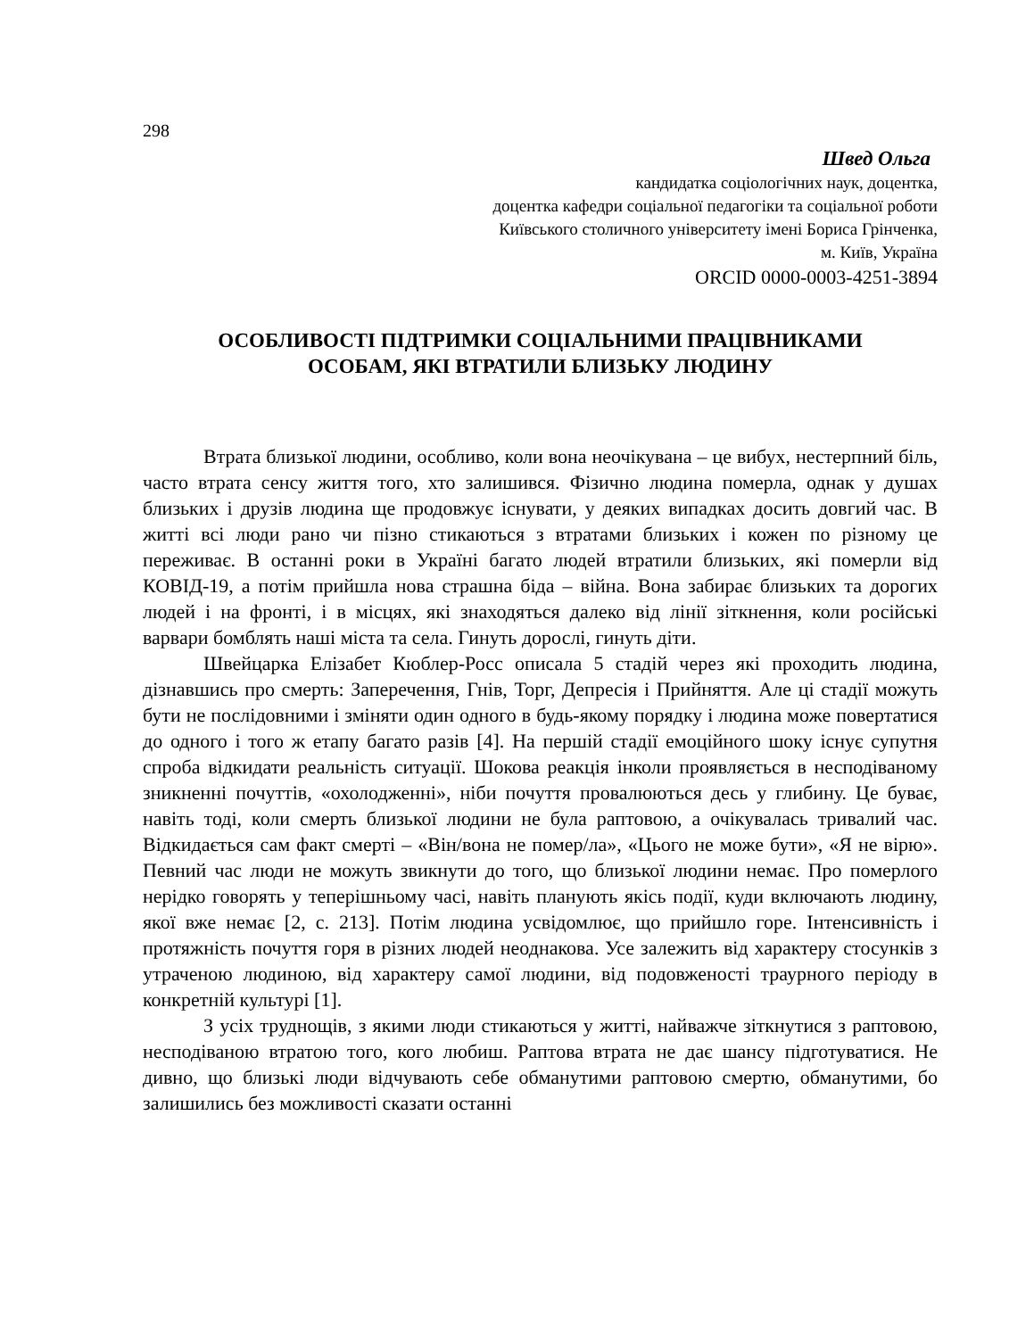298
Швед Ольга
кандидатка соціологічних наук, доцентка,
доцентка кафедри соціальної педагогіки та соціальної роботи
Київського столичного університету імені Бориса Грінченка,
м. Київ, Україна
ORCID 0000-0003-4251-3894
ОСОБЛИВОСТІ ПІДТРИМКИ СОЦІАЛЬНИМИ ПРАЦІВНИКАМИ
ОСОБАМ, ЯКІ ВТРАТИЛИ БЛИЗЬКУ ЛЮДИНУ
Втрата близької людини, особливо, коли вона неочікувана – це вибух, нестерпний біль, часто втрата сенсу життя того, хто залишився. Фізично людина померла, однак у душах близьких і друзів людина ще продовжує існувати, у деяких випадках досить довгий час. В житті всі люди рано чи пізно стикаються з втратами близьких і кожен по різному це переживає. В останні роки в Україні багато людей втратили близьких, які померли від КОВІД-19, а потім прийшла нова страшна біда – війна. Вона забирає близьких та дорогих людей і на фронті, і в місцях, які знаходяться далеко від лінії зіткнення, коли російські варвари бомблять наші міста та села. Гинуть дорослі, гинуть діти.
Швейцарка Елізабет Кюблер-Росс описала 5 стадій через які проходить людина, дізнавшись про смерть: Заперечення, Гнів, Торг, Депресія і Прийняття. Але ці стадії можуть бути не послідовними і зміняти один одного в будь-якому порядку і людина може повертатися до одного і того ж етапу багато разів [4]. На першій стадії емоційного шоку існує супутня спроба відкидати реальність ситуації. Шокова реакція інколи проявляється в несподіваному зникненні почуттів, «охолодженні», ніби почуття провалюються десь у глибину. Це буває, навіть тоді, коли смерть близької людини не була раптовою, а очікувалась тривалий час. Відкидається сам факт смерті – «Він/вона не помер/ла», «Цього не може бути», «Я не вірю». Певний час люди не можуть звикнути до того, що близької людини немає. Про померлого нерідко говорять у теперішньому часі, навіть планують якісь події, куди включають людину, якої вже немає [2, с. 213]. Потім людина усвідомлює, що прийшло горе. Інтенсивність і протяжність почуття горя в різних людей неоднакова. Усе залежить від характеру стосунків з утраченою людиною, від характеру самої людини, від подовженості траурного періоду в конкретній культурі [1].
З усіх труднощів, з якими люди стикаються у житті, найважче зіткнутися з раптовою, несподіваною втратою того, кого любиш. Раптова втрата не дає шансу підготуватися. Не дивно, що близькі люди відчувають себе обманутими раптовою смертю, обманутими, бо залишились без можливості сказати останні